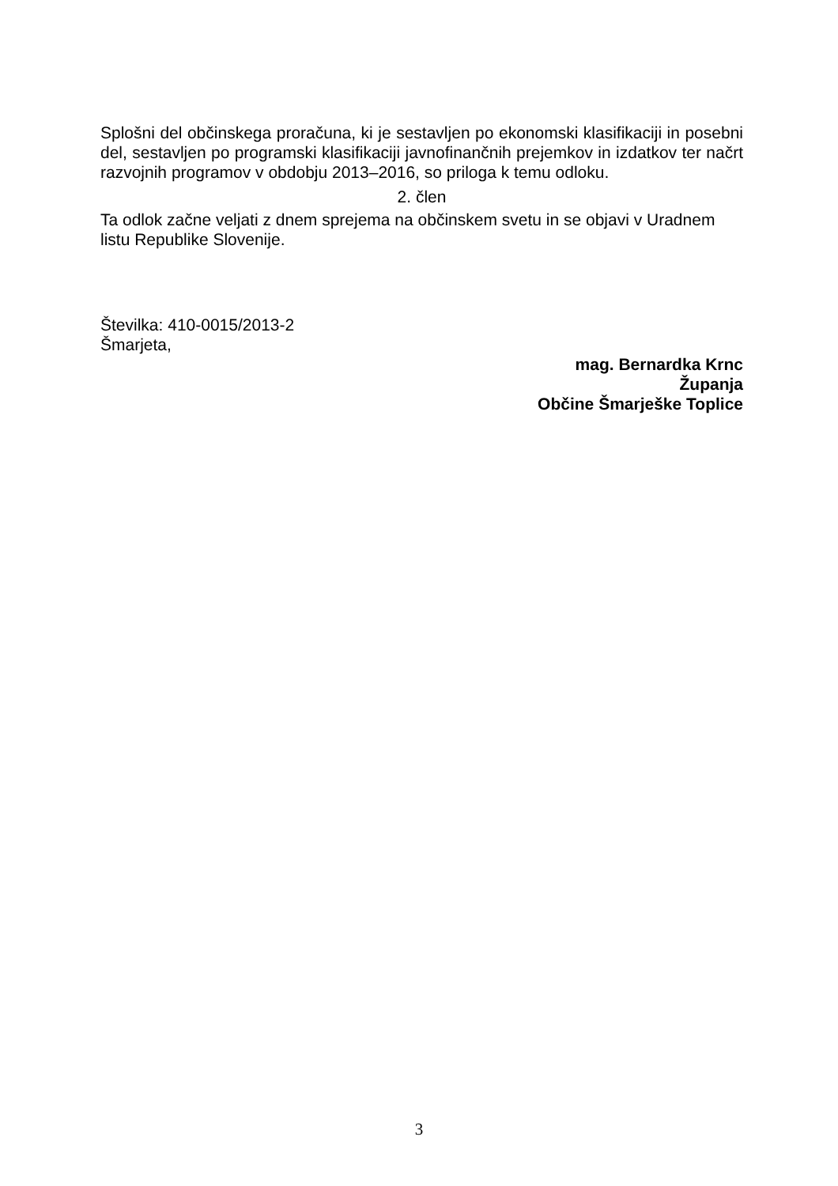Splošni del občinskega proračuna, ki je sestavljen po ekonomski klasifikaciji in posebni del, sestavljen po programski klasifikaciji javnofinančnih prejemkov in izdatkov ter načrt razvojnih programov v obdobju 2013–2016, so priloga k temu odloku.
2. člen
Ta odlok začne veljati z dnem sprejema na občinskem svetu in se objavi v Uradnem listu Republike Slovenije.
Številka: 410-0015/2013-2
Šmarjeta,
mag. Bernardka Krnc
Županja
Občine Šmarješke Toplice
3